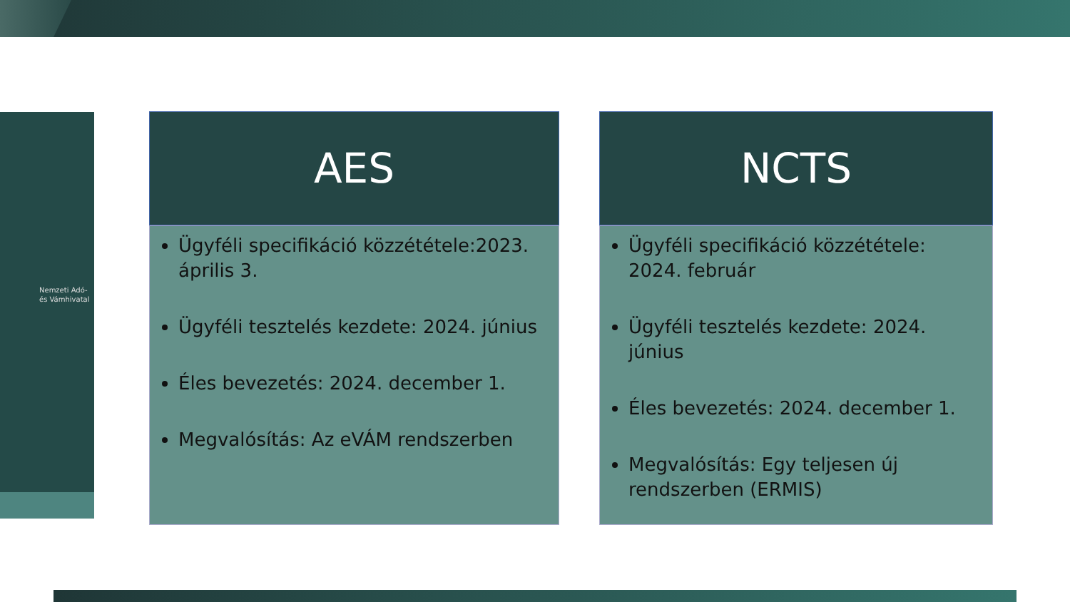Nemzeti Adó-
és Vámhivatal
AES
Ügyféli specifikáció közzététele:2023. április 3.
Ügyféli tesztelés kezdete: 2024. június
Éles bevezetés: 2024. december 1.
Megvalósítás: Az eVÁM rendszerben
NCTS
Ügyféli specifikáció közzététele: 2024. február
Ügyféli tesztelés kezdete: 2024. június
Éles bevezetés: 2024. december 1.
Megvalósítás: Egy teljesen új rendszerben (ERMIS)